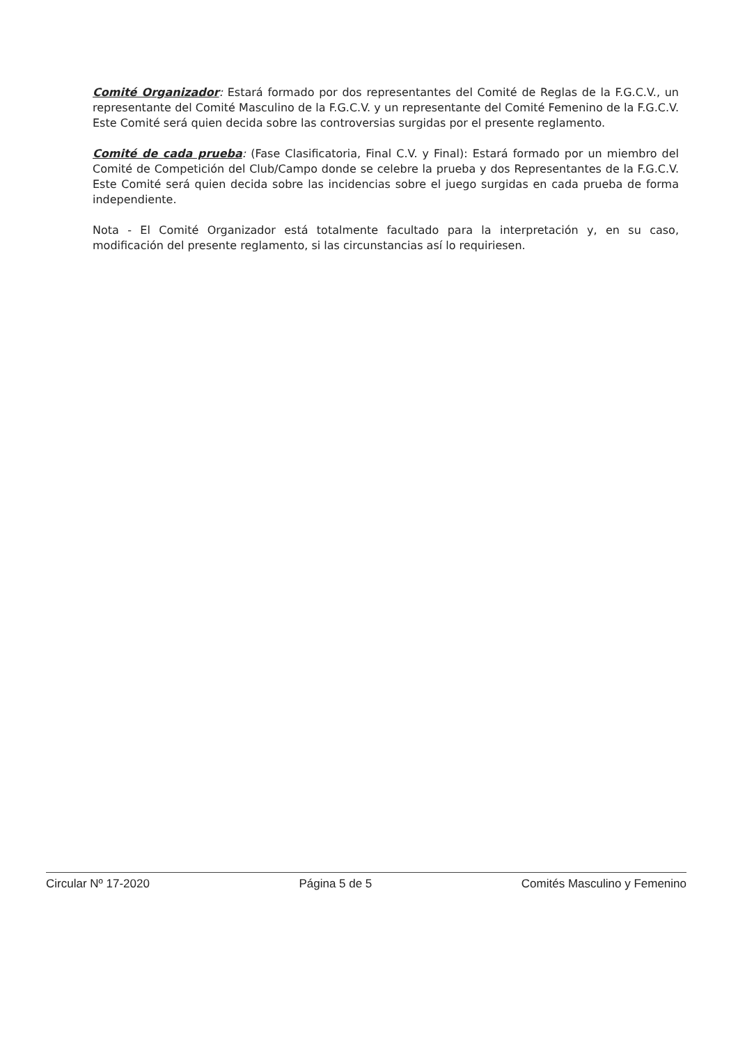Comité Organizador: Estará formado por dos representantes del Comité de Reglas de la F.G.C.V., un representante del Comité Masculino de la F.G.C.V. y un representante del Comité Femenino de la F.G.C.V. Este Comité será quien decida sobre las controversias surgidas por el presente reglamento.
Comité de cada prueba: (Fase Clasificatoria, Final C.V. y Final): Estará formado por un miembro del Comité de Competición del Club/Campo donde se celebre la prueba y dos Representantes de la F.G.C.V. Este Comité será quien decida sobre las incidencias sobre el juego surgidas en cada prueba de forma independiente.
Nota - El Comité Organizador está totalmente facultado para la interpretación y, en su caso, modificación del presente reglamento, si las circunstancias así lo requiriesen.
Circular Nº 17-2020 Página 5 de 5 Comités Masculino y Femenino